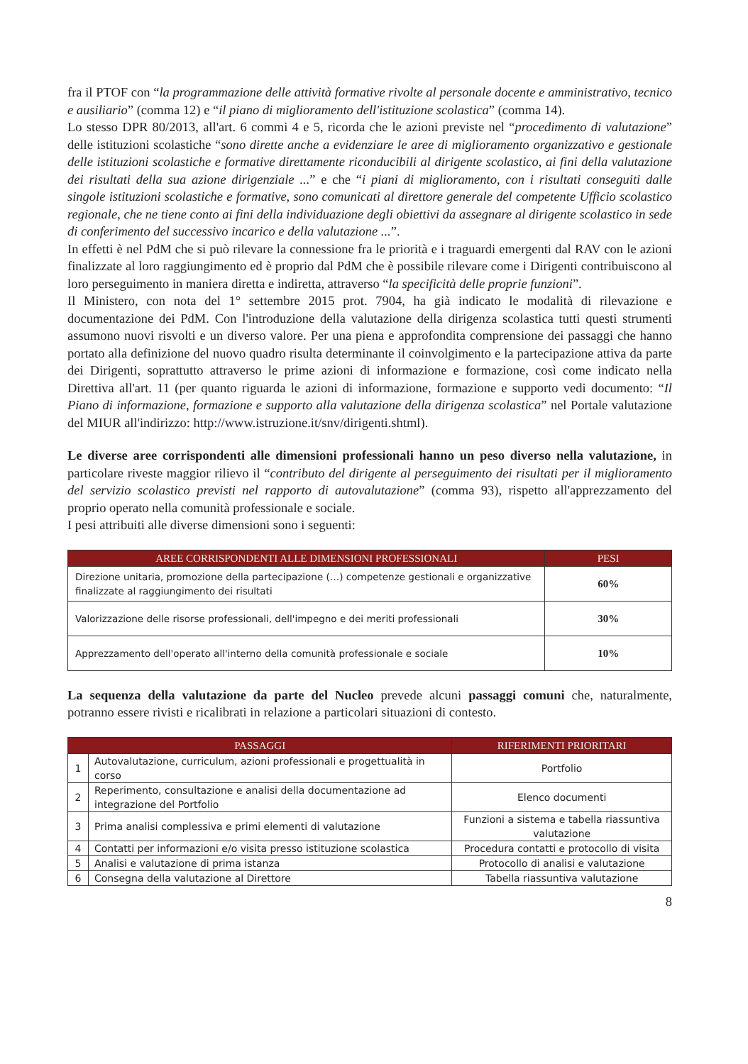fra il PTOF con “la programmazione delle attività formative rivolte al personale docente e amministrativo, tecnico e ausiliario” (comma 12) e “il piano di miglioramento dell'istituzione scolastica” (comma 14).
Lo stesso DPR 80/2013, all'art. 6 commi 4 e 5, ricorda che le azioni previste nel “procedimento di valutazione” delle istituzioni scolastiche “sono dirette anche a evidenziare le aree di miglioramento organizzativo e gestionale delle istituzioni scolastiche e formative direttamente riconducibili al dirigente scolastico, ai fini della valutazione dei risultati della sua azione dirigenziale ...” e che “i piani di miglioramento, con i risultati conseguiti dalle singole istituzioni scolastiche e formative, sono comunicati al direttore generale del competente Ufficio scolastico regionale, che ne tiene conto ai fini della individuazione degli obiettivi da assegnare al dirigente scolastico in sede di conferimento del successivo incarico e della valutazione ...”.
In effetti è nel PdM che si può rilevare la connessione fra le priorità e i traguardi emergenti dal RAV con le azioni finalizzate al loro raggiungimento ed è proprio dal PdM che è possibile rilevare come i Dirigenti contribuiscono al loro perseguimento in maniera diretta e indiretta, attraverso “la specificità delle proprie funzioni”.
Il Ministero, con nota del 1° settembre 2015 prot. 7904, ha già indicato le modalità di rilevazione e documentazione dei PdM. Con l'introduzione della valutazione della dirigenza scolastica tutti questi strumenti assumono nuovi risvolti e un diverso valore. Per una piena e approfondita comprensione dei passaggi che hanno portato alla definizione del nuovo quadro risulta determinante il coinvolgimento e la partecipazione attiva da parte dei Dirigenti, soprattutto attraverso le prime azioni di informazione e formazione, così come indicato nella Direttiva all'art. 11 (per quanto riguarda le azioni di informazione, formazione e supporto vedi documento: “Il Piano di informazione, formazione e supporto alla valutazione della dirigenza scolastica” nel Portale valutazione del MIUR all'indirizzo: http://www.istruzione.it/snv/dirigenti.shtml).
Le diverse aree corrispondenti alle dimensioni professionali hanno un peso diverso nella valutazione, in particolare riveste maggior rilievo il “contributo del dirigente al perseguimento dei risultati per il miglioramento del servizio scolastico previsti nel rapporto di autovalutazione” (comma 93), rispetto all'apprezzamento del proprio operato nella comunità professionale e sociale.
I pesi attribuiti alle diverse dimensioni sono i seguenti:
| AREE CORRISPONDENTI ALLE DIMENSIONI PROFESSIONALI | PESI |
| --- | --- |
| Direzione unitaria, promozione della partecipazione (…) competenze gestionali e organizzative finalizzate al raggiungimento dei risultati | 60% |
| Valorizzazione delle risorse professionali, dell'impegno e dei meriti professionali | 30% |
| Apprezzamento dell'operato all'interno della comunità professionale e sociale | 10% |
La sequenza della valutazione da parte del Nucleo prevede alcuni passaggi comuni che, naturalmente, potranno essere rivisti e ricalibrati in relazione a particolari situazioni di contesto.
| PASSAGGI | | RIFERIMENTI PRIORITARI |
| --- | --- | --- |
| 1 | Autovalutazione, curriculum, azioni professionali e progettualità in corso | Portfolio |
| 2 | Reperimento, consultazione e analisi della documentazione ad integrazione del Portfolio | Elenco documenti |
| 3 | Prima analisi complessiva e primi elementi di valutazione | Funzioni a sistema e tabella riassuntiva valutazione |
| 4 | Contatti per informazioni e/o visita presso istituzione scolastica | Procedura contatti e protocollo di visita |
| 5 | Analisi e valutazione di prima istanza | Protocollo di analisi e valutazione |
| 6 | Consegna della valutazione al Direttore | Tabella riassuntiva valutazione |
8